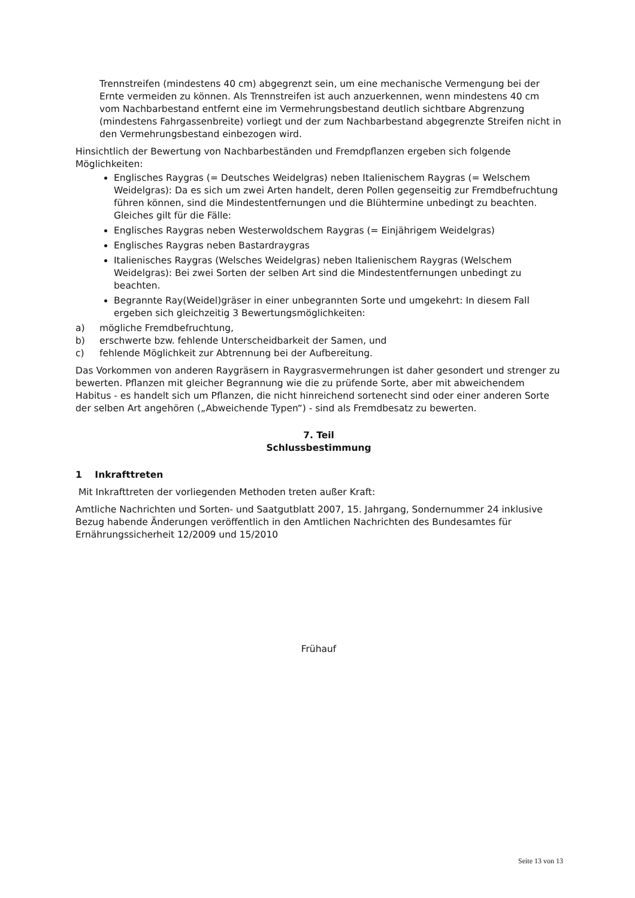Trennstreifen (mindestens 40 cm) abgegrenzt sein, um eine mechanische Vermengung bei der Ernte vermeiden zu können. Als Trennstreifen ist auch anzuerkennen, wenn mindestens 40 cm vom Nachbarbestand entfernt eine im Vermehrungsbestand deutlich sichtbare Abgrenzung (mindestens Fahrgassenbreite) vorliegt und der zum Nachbarbestand abgegrenzte Streifen nicht in den Vermehrungsbestand einbezogen wird.
Hinsichtlich der Bewertung von Nachbarbeständen und Fremdpflanzen ergeben sich folgende Möglichkeiten:
Englisches Raygras (= Deutsches Weidelgras) neben Italienischem Raygras (= Welschem Weidelgras): Da es sich um zwei Arten handelt, deren Pollen gegenseitig zur Fremdbefruchtung führen können, sind die Mindestentfernungen und die Blühtermine unbedingt zu beachten.
Gleiches gilt für die Fälle:
Englisches Raygras neben Westerwoldschem Raygras (= Einjährigem Weidelgras)
Englisches Raygras neben Bastardraygras
Italienisches Raygras (Welsches Weidelgras) neben Italienischem Raygras (Welschem Weidelgras): Bei zwei Sorten der selben Art sind die Mindestentfernungen unbedingt zu beachten.
Begrannte Ray(Weidel)gräser in einer unbegrannten Sorte und umgekehrt: In diesem Fall ergeben sich gleichzeitig 3 Bewertungsmöglichkeiten:
a) mögliche Fremdbefruchtung,
b) erschwerte bzw. fehlende Unterscheidbarkeit der Samen, und
c) fehlende Möglichkeit zur Abtrennung bei der Aufbereitung.
Das Vorkommen von anderen Raygräsern in Raygrasvermehrungen ist daher gesondert und strenger zu bewerten. Pflanzen mit gleicher Begrannung wie die zu prüfende Sorte, aber mit abweichendem Habitus - es handelt sich um Pflanzen, die nicht hinreichend sortenecht sind oder einer anderen Sorte der selben Art angehören („Abweichende Typen“) - sind als Fremdbesatz zu bewerten.
7. Teil
Schlussbestimmung
1 Inkrafttreten
Mit Inkrafttreten der vorliegenden Methoden treten außer Kraft:
Amtliche Nachrichten und Sorten- und Saatgutblatt 2007, 15. Jahrgang, Sondernummer 24 inklusive Bezug habende Änderungen veröffentlich in den Amtlichen Nachrichten des Bundesamtes für Ernährungssicherheit 12/2009 und 15/2010
Frühauf
Seite 13 von 13